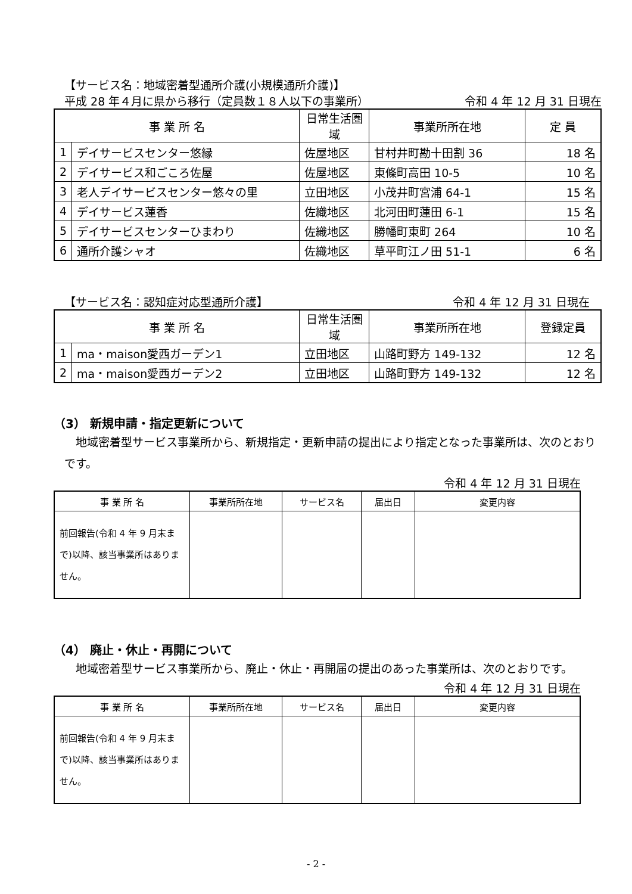【サービス名：地域密着型通所介護(小規模通所介護)】
平成 28 年４月に県から移行（定員数１８人以下の事業所） 令和 4 年 12 月 31 日現在
| 事 業 所 名 | | 日常生活圏域 | 事業所所在地 | 定 員 |
| --- | --- | --- | --- | --- |
| 1 | デイサービスセンター悠縁 | 佐屋地区 | 甘村井町勘十田割 36 | 18 名 |
| 2 | デイサービス和ごころ佐屋 | 佐屋地区 | 東條町高田 10-5 | 10 名 |
| 3 | 老人デイサービスセンター悠々の里 | 立田地区 | 小茂井町宮浦 64-1 | 15 名 |
| 4 | デイサービス蓮香 | 佐織地区 | 北河田町蓮田 6-1 | 15 名 |
| 5 | デイサービスセンターひまわり | 佐織地区 | 勝幡町東町 264 | 10 名 |
| 6 | 通所介護シャオ | 佐織地区 | 草平町江ノ田 51-1 | 6 名 |
【サービス名：認知症対応型通所介護】 令和 4 年 12 月 31 日現在
| 事 業 所 名 | | 日常生活圏域 | 事業所所在地 | 登録定員 |
| --- | --- | --- | --- | --- |
| 1 | ma・maison愛西ガーデン1 | 立田地区 | 山路町野方 149-132 | 12 名 |
| 2 | ma・maison愛西ガーデン2 | 立田地区 | 山路町野方 149-132 | 12 名 |
（3） 新規申請・指定更新について
　地域密着型サービス事業所から、新規指定・更新申請の提出により指定となった事業所は、次のとおりです。
令和 4 年 12 月 31 日現在
| 事 業 所 名 | 事業所所在地 | サービス名 | 届出日 | 変更内容 |
| --- | --- | --- | --- | --- |
| 前回報告(令和 4 年 9 月末まで)以降、該当事業所はありません。 | | | | |
（4） 廃止・休止・再開について
　地域密着型サービス事業所から、廃止・休止・再開届の提出のあった事業所は、次のとおりです。
令和 4 年 12 月 31 日現在
| 事 業 所 名 | 事業所所在地 | サービス名 | 届出日 | 変更内容 |
| --- | --- | --- | --- | --- |
| 前回報告(令和 4 年 9 月末まで)以降、該当事業所はありません。 | | | | |
- 2 -